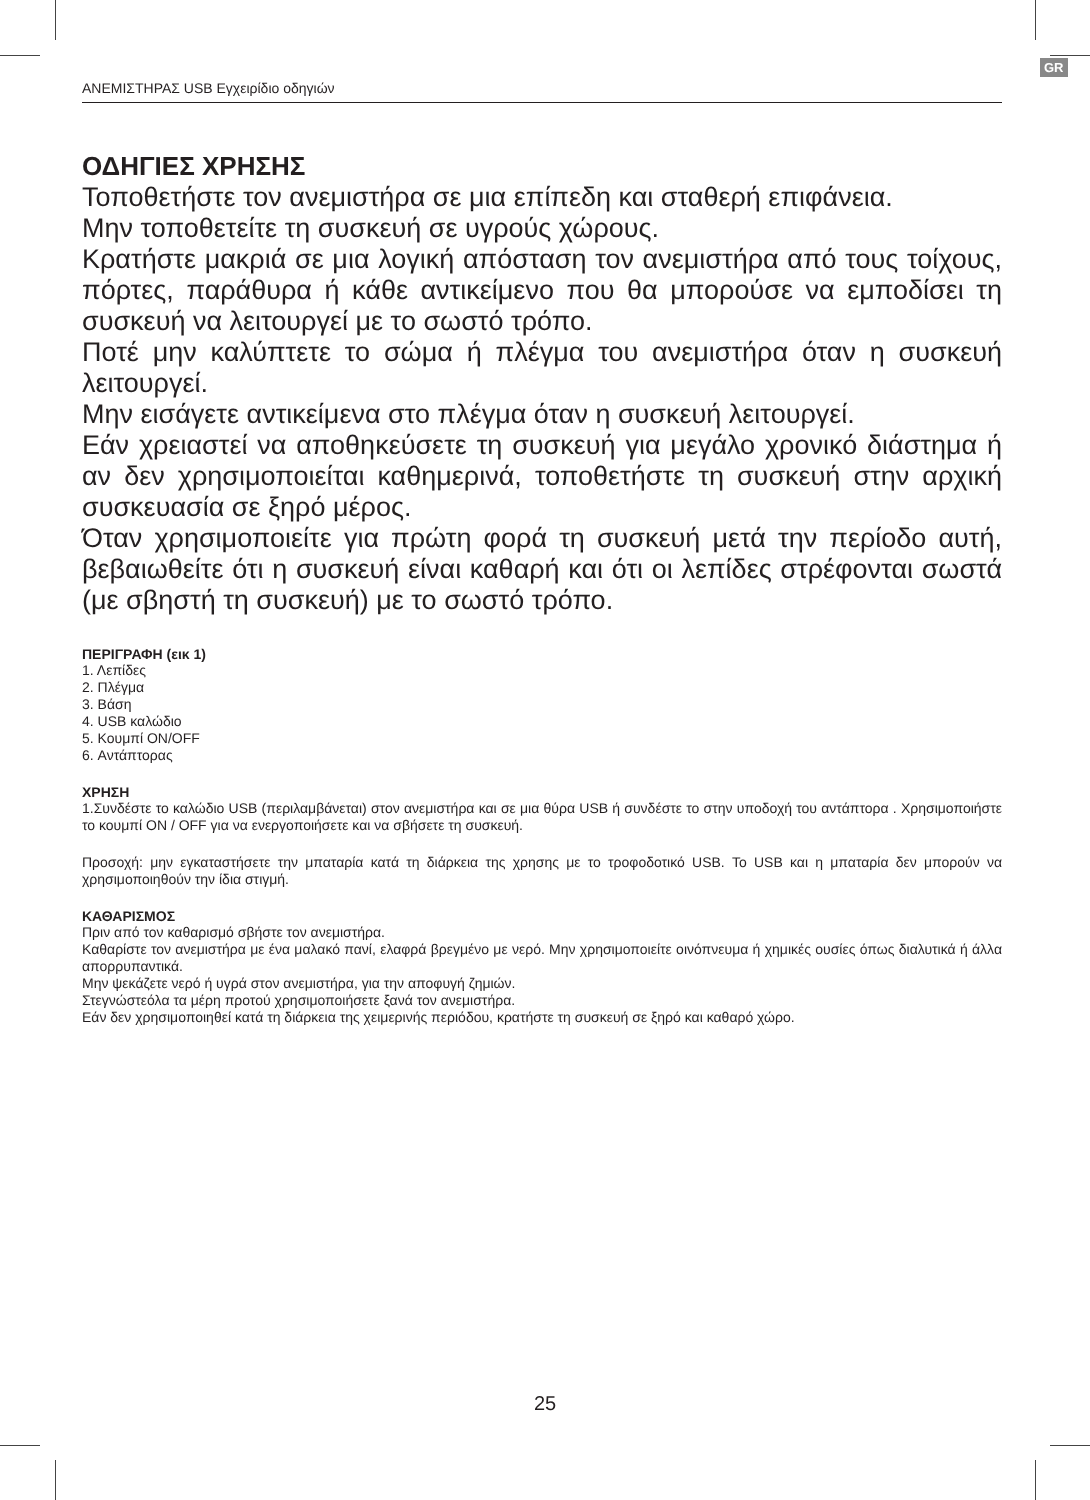GR
ΑΝΕΜΙΣΤΗΡΑΣ USB Εγχειρίδιο οδηγιών
ΟΔΗΓΙΕΣ ΧΡΗΣΗΣ
Τοποθετήστε τον ανεμιστήρα σε μια επίπεδη και σταθερή επιφάνεια.
Μην τοποθετείτε τη συσκευή σε υγρούς χώρους.
Κρατήστε μακριά σε μια λογική απόσταση τον ανεμιστήρα από τους τοίχους, πόρτες, παράθυρα ή κάθε αντικείμενο που θα μπορούσε να εμποδίσει τη συσκευή να λειτουργεί με το σωστό τρόπο.
Ποτέ μην καλύπτετε το σώμα ή πλέγμα του ανεμιστήρα όταν η συσκευή λειτουργεί.
Μην εισάγετε αντικείμενα στο πλέγμα όταν η συσκευή λειτουργεί.
Εάν χρειαστεί να αποθηκεύσετε τη συσκευή για μεγάλο χρονικό διάστημα ή αν δεν χρησιμοποιείται καθημερινά, τοποθετήστε τη συσκευή στην αρχική συσκευασία σε ξηρό μέρος.
Όταν χρησιμοποιείτε για πρώτη φορά τη συσκευή μετά την περίοδο αυτή, βεβαιωθείτε ότι η συσκευή είναι καθαρή και ότι οι λεπίδες στρέφονται σωστά (με σβηστή τη συσκευή) με το σωστό τρόπο.
ΠΕΡΙΓΡΑΦΗ (εικ 1)
1. Λεπίδες
2. Πλέγμα
3. Βάση
4. USB καλώδιο
5. Κουμπί ON/OFF
6. Αντάπτορας
ΧΡΗΣΗ
1.Συνδέστε το καλώδιο USB (περιλαμβάνεται) στον ανεμιστήρα και σε μια θύρα USB ή συνδέστε το στην υποδοχή του αντάπτορα . Χρησιμοποιήστε το κουμπί ON / OFF για να ενεργοποιήσετε και να σβήσετε τη συσκευή.
Προσοχή: μην εγκαταστήσετε την μπαταρία κατά τη διάρκεια της χρησης με το τροφοδοτικό USB. Το USB και η μπαταρία δεν μπορούν να χρησιμοποιηθούν την ίδια στιγμή.
ΚΑΘΑΡΙΣΜΟΣ
Πριν από τον καθαρισμό σβήστε τον ανεμιστήρα.
Καθαρίστε τον ανεμιστήρα με ένα μαλακό πανί, ελαφρά βρεγμένο με νερό. Μην χρησιμοποιείτε οινόπνευμα ή χημικές ουσίες όπως διαλυτικά ή άλλα απορρυπαντικά.
Μην ψεκάζετε νερό ή υγρά στον ανεμιστήρα, για την αποφυγή ζημιών.
Στεγνώστεόλα τα μέρη προτού χρησιμοποιήσετε ξανά τον ανεμιστήρα.
Εάν δεν χρησιμοποιηθεί κατά τη διάρκεια της χειμερινής περιόδου, κρατήστε τη συσκευή σε ξηρό και καθαρό χώρο.
25